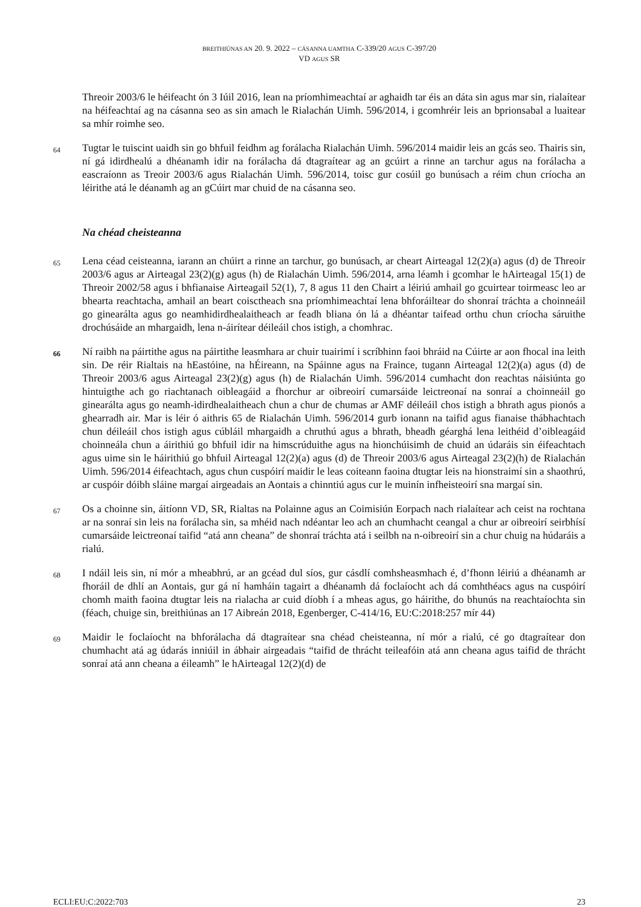BREITHIÚNAS AN 20. 9. 2022 – CÁSANNA UAMTHA C-339/20 AGUS C-397/20
VD AGUS SR
Threoir 2003/6 le héifeacht ón 3 Iúil 2016, lean na príomhimeachtaí ar aghaidh tar éis an dáta sin agus mar sin, rialaítear na héifeachtaí ag na cásanna seo as sin amach le Rialachán Uimh. 596/2014, i gcomhréir leis an bprionsabal a luaitear sa mhír roimhe seo.
64
Tugtar le tuiscint uaidh sin go bhfuil feidhm ag forálacha Rialachán Uimh. 596/2014 maidir leis an gcás seo. Thairis sin, ní gá idirdhealú a dhéanamh idir na forálacha dá dtagraítear ag an gcúirt a rinne an tarchur agus na forálacha a eascraíonn as Treoir 2003/6 agus Rialachán Uimh. 596/2014, toisc gur cosúil go bunúsach a réim chun críocha an léirithe atá le déanamh ag an gCúirt mar chuid de na cásanna seo.
Na chéad cheisteanna
65
Lena céad ceisteanna, iarann an chúirt a rinne an tarchur, go bunúsach, ar cheart Airteagal 12(2)(a) agus (d) de Threoir 2003/6 agus ar Airteagal 23(2)(g) agus (h) de Rialachán Uimh. 596/2014, arna léamh i gcomhar le hAirteagal 15(1) de Threoir 2002/58 agus i bhfianaise Airteagail 52(1), 7, 8 agus 11 den Chairt a léiriú amhail go gcuirtear toirmeasc leo ar bhearta reachtacha, amhail an beart coisctheach sna príomhimeachtaí lena bhforáiltear do shonraí tráchta a choinneáil go ginearálta agus go neamhidirdhealaitheach ar feadh bliana ón lá a dhéantar taifead orthu chun críocha sáruithe drochúsáide an mhargaidh, lena n-áirítear déileáil chos istigh, a chomhrac.
66
Ní raibh na páirtithe agus na páirtithe leasmhara ar chuir tuairimí i scríbhinn faoi bhráid na Cúirte ar aon fhocal ina leith sin. De réir Rialtais na hEastóine, na hÉireann, na Spáinne agus na Fraince, tugann Airteagal 12(2)(a) agus (d) de Threoir 2003/6 agus Airteagal 23(2)(g) agus (h) de Rialachán Uimh. 596/2014 cumhacht don reachtas náisiúnta go hintuigthe ach go riachtanach oibleagáid a fhorchur ar oibreoirí cumarsáide leictreonaí na sonraí a choinneáil go ginearálta agus go neamh-idirdhealaitheach chun a chur de chumas ar AMF déileáil chos istigh a bhrath agus pionós a ghearradh air. Mar is léir ó aithris 65 de Rialachán Uimh. 596/2014 gurb ionann na taifid agus fianaise thábhachtach chun déileáil chos istigh agus cúbláil mhargaidh a chruthú agus a bhrath, bheadh géarghá lena leithéid d’oibleagáid choinneála chun a áirithiú go bhfuil idir na himscrúduithe agus na hionchúisimh de chuid an údaráis sin éifeachtach agus uime sin le háirithiú go bhfuil Airteagal 12(2)(a) agus (d) de Threoir 2003/6 agus Airteagal 23(2)(h) de Rialachán Uimh. 596/2014 éifeachtach, agus chun cuspóirí maidir le leas coiteann faoina dtugtar leis na hionstraimí sin a shaothrú, ar cuspóir dóibh sláine margaí airgeadais an Aontais a chinntiú agus cur le muinín infheisteoirí sna margaí sin.
67
Os a choinne sin, áitíonn VD, SR, Rialtas na Polainne agus an Coimisiún Eorpach nach rialaítear ach ceist na rochtana ar na sonraí sin leis na forálacha sin, sa mhéid nach ndéantar leo ach an chumhacht ceangal a chur ar oibreoirí seirbhísí cumarsáide leictreonaí taifid “atá ann cheana” de shonraí tráchta atá i seilbh na n-oibreoirí sin a chur chuig na húdaráis a rialú.
68
I ndáil leis sin, ní mór a mheabhrú, ar an gcéad dul síos, gur cásdlí comhsheasmhach é, d’fhonn léiriú a dhéanamh ar fhoráil de dhlí an Aontais, gur gá ní hamháin tagairt a dhéanamh dá foclaíocht ach dá comhthéacs agus na cuspóirí chomh maith faoina dtugtar leis na rialacha ar cuid díobh í a mheas agus, go háirithe, do bhunús na reachtaíochta sin (féach, chuige sin, breithiúnas an 17 Aibreán 2018, Egenberger, C-414/16, EU:C:2018:257 mír 44)
69
Maidir le foclaíocht na bhforálacha dá dtagraítear sna chéad cheisteanna, ní mór a rialú, cé go dtagraítear don chumhacht atá ag údarás inniúil in ábhair airgeadais “taifid de thrácht teileafóin atá ann cheana agus taifid de thrácht sonraí atá ann cheana a éileamh” le hAirteagal 12(2)(d) de
ECLI:EU:C:2022:703 23